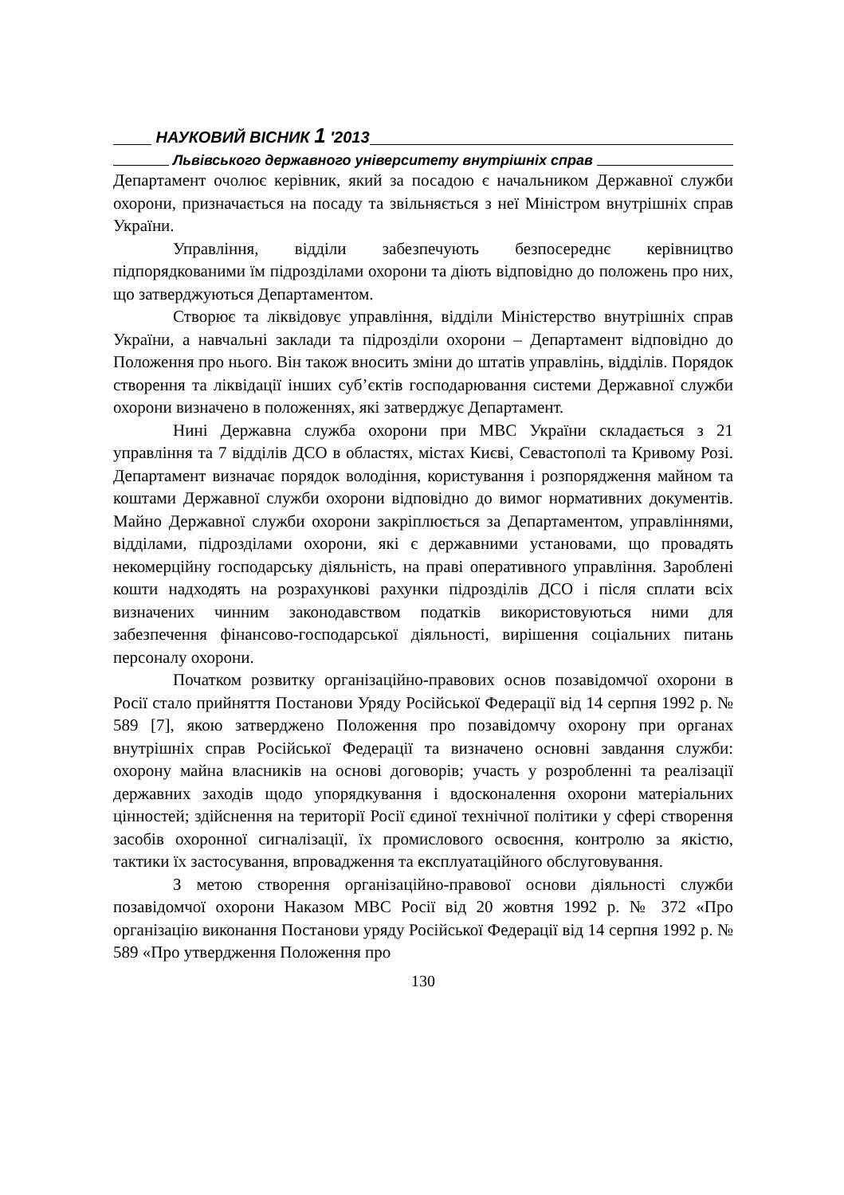НАУКОВИЙ ВІСНИК 1 ′2013
Львівського державного університету внутрішніх справ
Департамент очолює керівник, який за посадою є начальником Державної служби охорони, призначається на посаду та звільняється з неї Міністром внутрішніх справ України.
Управління, відділи забезпечують безпосереднє керівництво підпорядкованими їм підрозділами охорони та діють відповідно до положень про них, що затверджуються Департаментом.
Створює та ліквідовує управління, відділи Міністерство внутрішніх справ України, а навчальні заклади та підрозділи охорони – Департамент відповідно до Положення про нього. Він також вносить зміни до штатів управлінь, відділів. Порядок створення та ліквідації інших суб’єктів господарювання системи Державної служби охорони визначено в положеннях, які затверджує Департамент.
Нині Державна служба охорони при МВС України складається з 21 управління та 7 відділів ДСО в областях, містах Києві, Севастополі та Кривому Розі. Департамент визначає порядок володіння, користування і розпорядження майном та коштами Державної служби охорони відповідно до вимог нормативних документів. Майно Державної служби охорони закріплюється за Департаментом, управліннями, відділами, підрозділами охорони, які є державними установами, що провадять некомерційну господарську діяльність, на праві оперативного управління. Зароблені кошти надходять на розрахункові рахунки підрозділів ДСО і після сплати всіх визначених чинним законодавством податків використовуються ними для забезпечення фінансово-господарської діяльності, вирішення соціальних питань персоналу охорони.
Початком розвитку організаційно-правових основ позавідомчої охорони в Росії стало прийняття Постанови Уряду Російської Федерації від 14 серпня 1992 р. № 589 [7], якою затверджено Положення про позавідомчу охорону при органах внутрішніх справ Російської Федерації та визначено основні завдання служби: охорону майна власників на основі договорів; участь у розробленні та реалізації державних заходів щодо упорядкування і вдосконалення охорони матеріальних цінностей; здійснення на території Росії єдиної технічної політики у сфері створення засобів охоронної сигналізації, їх промислового освоєння, контролю за якістю, тактики їх застосування, впровадження та експлуатаційного обслуговування.
З метою створення організаційно-правової основи діяльності служби позавідомчої охорони Наказом МВС Росії від 20 жовтня 1992 р. № 372 «Про організацію виконання Постанови уряду Російської Федерації від 14 серпня 1992 р. № 589 «Про утвердження Положення про
130